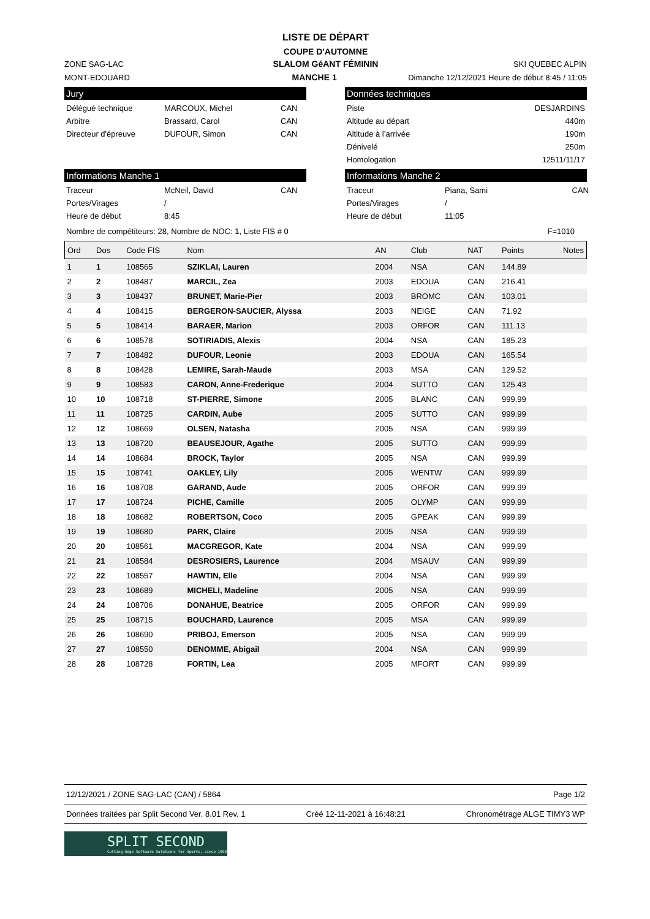LISTE DE DÉPART
COUPE D'AUTOMNE
ZONE SAG-LAC
SLALOM GéANT FÉMININ
SKI QUEBEC ALPIN
MONT-EDOUARD
MANCHE 1
Dimanche 12/12/2021 Heure de début 8:45 / 11:05
Jury
Délégué technique MARCOUX, Michel CAN Arbitre Brassard, Carol CAN Directeur d'épreuve DUFOUR, Simon CAN
Données techniques
Piste DESJARDINS Altitude au départ 440m Altitude à l’arrivée 190m Dénivelé 250m Homologation 12511/11/17
Informations Manche 1
Traceur McNeil, David CAN Portes/Virages / Heure de début 8:45
Informations Manche 2
Traceur Piana, Sami CAN Portes/Virages / Heure de début 11:05
Nombre de compétiteurs: 28, Nombre de NOC: 1, Liste FIS # 0 F=1010
| Ord | Dos | Code FIS | Nom | AN | Club | NAT | Points | Notes |
| 1 | 1 | 108565 | SZIKLAI, Lauren | 2004 | NSA | CAN | 144.89 | |
| 2 | 2 | 108487 | MARCIL, Zea | 2003 | EDOUA | CAN | 216.41 | |
| 3 | 3 | 108437 | BRUNET, Marie-Pier | 2003 | BROMC | CAN | 103.01 | |
| 4 | 4 | 108415 | BERGERON-SAUCIER, Alyssa | 2003 | NEIGE | CAN | 71.92 | |
| 5 | 5 | 108414 | BARAER, Marion | 2003 | ORFOR | CAN | 111.13 | |
| 6 | 6 | 108578 | SOTIRIADIS, Alexis | 2004 | NSA | CAN | 185.23 | |
| 7 | 7 | 108482 | DUFOUR, Leonie | 2003 | EDOUA | CAN | 165.54 | |
| 8 | 8 | 108428 | LEMIRE, Sarah-Maude | 2003 | MSA | CAN | 129.52 | |
| 9 | 9 | 108583 | CARON, Anne-Frederique | 2004 | SUTTO | CAN | 125.43 | |
| 10 | 10 | 108718 | ST-PIERRE, Simone | 2005 | BLANC | CAN | 999.99 | |
| 11 | 11 | 108725 | CARDIN, Aube | 2005 | SUTTO | CAN | 999.99 | |
| 12 | 12 | 108669 | OLSEN, Natasha | 2005 | NSA | CAN | 999.99 | |
| 13 | 13 | 108720 | BEAUSEJOUR, Agathe | 2005 | SUTTO | CAN | 999.99 | |
| 14 | 14 | 108684 | BROCK, Taylor | 2005 | NSA | CAN | 999.99 | |
| 15 | 15 | 108741 | OAKLEY, Lily | 2005 | WENTW | CAN | 999.99 | |
| 16 | 16 | 108708 | GARAND, Aude | 2005 | ORFOR | CAN | 999.99 | |
| 17 | 17 | 108724 | PICHE, Camille | 2005 | OLYMP | CAN | 999.99 | |
| 18 | 18 | 108682 | ROBERTSON, Coco | 2005 | GPEAK | CAN | 999.99 | |
| 19 | 19 | 108680 | PARK, Claire | 2005 | NSA | CAN | 999.99 | |
| 20 | 20 | 108561 | MACGREGOR, Kate | 2004 | NSA | CAN | 999.99 | |
| 21 | 21 | 108584 | DESROSIERS, Laurence | 2004 | MSAUV | CAN | 999.99 | |
| 22 | 22 | 108557 | HAWTIN, Elle | 2004 | NSA | CAN | 999.99 | |
| 23 | 23 | 108689 | MICHELI, Madeline | 2005 | NSA | CAN | 999.99 | |
| 24 | 24 | 108706 | DONAHUE, Beatrice | 2005 | ORFOR | CAN | 999.99 | |
| 25 | 25 | 108715 | BOUCHARD, Laurence | 2005 | MSA | CAN | 999.99 | |
| 26 | 26 | 108690 | PRIBOJ, Emerson | 2005 | NSA | CAN | 999.99 | |
| 27 | 27 | 108550 | DENOMME, Abigail | 2004 | NSA | CAN | 999.99 | |
| 28 | 28 | 108728 | FORTIN, Lea | 2005 | MFORT | CAN | 999.99 | |
12/12/2021 / ZONE SAG-LAC (CAN) / 5864 Page 1/2
Données traitées par Split Second Ver. 8.01 Rev. 1 Créé 12-11-2021 à 16:48:21 Chronométrage ALGE TIMY3 WP
SPLIT SECOND
Cutting-Edge Software Solutions for Sports, since 1990